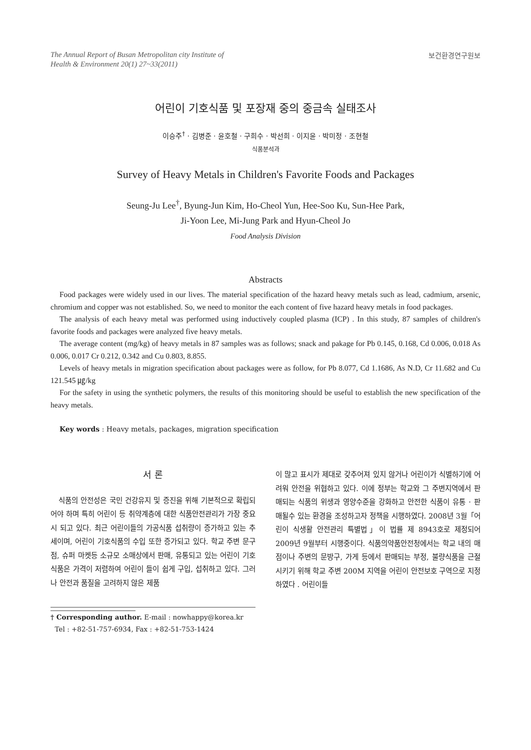The Annual Report of Busan Metropolitan city Institute of
Health & Environment 20(1) 27~33(2011)
보건환경연구원보
어린이 기호식품 및 포장재 중의 중금속 실태조사
이승주<sup>†</sup> · 김병준 · 윤호철 · 구희수 · 박선희 · 이지윤 · 박미정 · 조현철
식품분석과
Survey of Heavy Metals in Children's Favorite Foods and Packages
Seung-Ju Lee<sup>†</sup>, Byung-Jun Kim, Ho-Cheol Yun, Hee-Soo Ku, Sun-Hee Park,
Ji-Yoon Lee, Mi-Jung Park and Hyun-Cheol Jo
Food Analysis Division
Abstracts
Food packages were widely used in our lives. The material specification of the hazard heavy metals such as lead, cadmium, arsenic, chromium and copper was not established. So, we need to monitor the each content of five hazard heavy metals in food packages.
The analysis of each heavy metal was performed using inductively coupled plasma (ICP) . In this study, 87 samples of children's favorite foods and packages were analyzed five heavy metals.
The average content (mg/kg) of heavy metals in 87 samples was as follows; snack and pakage for Pb 0.145, 0.168, Cd 0.006, 0.018 As 0.006, 0.017 Cr 0.212, 0.342 and Cu 0.803, 8.855.
Levels of heavy metals in migration specification about packages were as follow, for Pb 8.077, Cd 1.1686, As N.D, Cr 11.682 and Cu 121.545 ㎍/kg
For the safety in using the synthetic polymers, the results of this monitoring should be useful to establish the new specification of the heavy metals.
Key words : Heavy metals, packages, migration specification
서 론
식품의 안전성은 국민 건강유지 및 증진을 위해 기본적으로 확립되어야 하며 특히 어린이 등 취약계층에 대한 식품안전관리가 가장 중요시 되고 있다. 최근 어린이들의 가공식품 섭취량이 증가하고 있는 추세이며, 어린이 기호식품의 수입 또한 증가되고 있다. 학교 주변 문구점, 슈퍼 마켓등 소규모 소매상에서 판매, 유통되고 있는 어린이 기호식품은 가격이 저렴하여 어린이 들이 쉽게 구입, 섭취하고 있다. 그러나 안전과 품질을 고려하지 않은 제품
† Corresponding author. E-mail : nowhappy@korea.kr
Tel : +82-51-757-6934, Fax : +82-51-753-1424
이 많고 표시가 제대로 갖추어져 있지 않거나 어린이가 식별하기에 어려워 안전을 위협하고 있다. 이에 정부는 학교와 그 주변지역에서 판매되는 식품의 위생과 영양수준을 강화하고 안전한 식품이 유통 · 판매될수 있는 환경을 조성하고자 정책을 시행하였다. 2008년 3월「어린이 식생활 안전관리 특별법」이 법률 제 8943호로 제정되어 2009년 9월부터 시행중이다. 식품의약품안전청에서는 학교 내의 매점이나 주변의 문방구, 가게 등에서 판매되는 부정, 불량식품을 근절시키기 위해 학교 주변 200M 지역을 어린이 안전보호 구역으로 지정하였다 . 어린이들